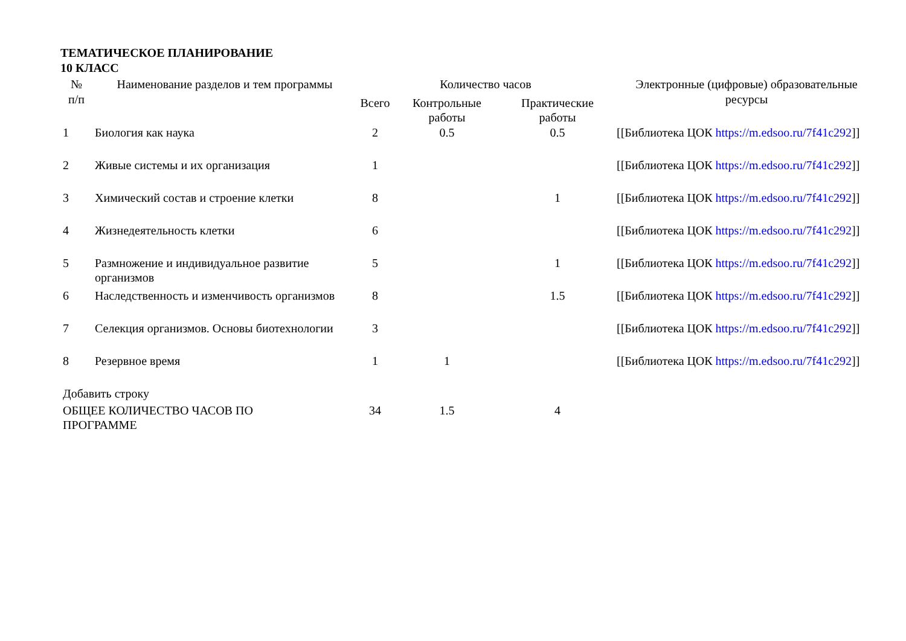ТЕМАТИЧЕСКОЕ ПЛАНИРОВАНИЕ
10 КЛАСС
| № п/п | Наименование разделов и тем программы | Количество часов | | | Электронные (цифровые) образовательные ресурсы |
| --- | --- | --- | --- | --- | --- |
| | | Всего | Контрольные работы | Практические работы | |
| 1 | Биология как наука | 2 | 0.5 | 0.5 | [[Библиотека ЦОК https://m.edsoo.ru/7f41c292 ]] |
| 2 | Живые системы и их организация | 1 | | | [[Библиотека ЦОК https://m.edsoo.ru/7f41c292 ]] |
| 3 | Химический состав и строение клетки | 8 | | 1 | [[Библиотека ЦОК https://m.edsoo.ru/7f41c292 ]] |
| 4 | Жизнедеятельность клетки | 6 | | | [[Библиотека ЦОК https://m.edsoo.ru/7f41c292 ]] |
| 5 | Размножение и индивидуальное развитие организмов | 5 | | 1 | [[Библиотека ЦОК https://m.edsoo.ru/7f41c292 ]] |
| 6 | Наследственность и изменчивость организмов | 8 | | 1.5 | [[Библиотека ЦОК https://m.edsoo.ru/7f41c292 ]] |
| 7 | Селекция организмов. Основы биотехнологии | 3 | | | [[Библиотека ЦОК https://m.edsoo.ru/7f41c292 ]] |
| 8 | Резервное время | 1 | 1 | | [[Библиотека ЦОК https://m.edsoo.ru/7f41c292 ]] |
| Добавить строку | | | | | |
| ОБЩЕЕ КОЛИЧЕСТВО ЧАСОВ ПО ПРОГРАММЕ | | 34 | 1.5 | 4 | |